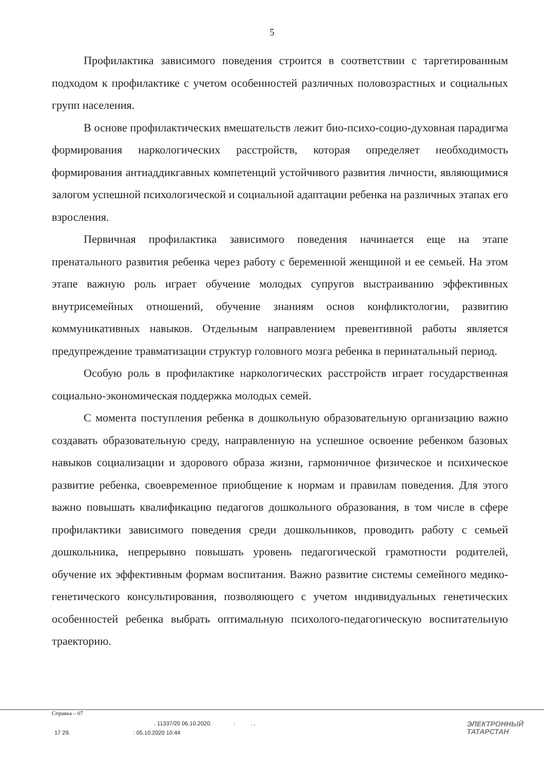5
Профилактика зависимого поведения строится в соответствии с таргетированным подходом к профилактике с учетом особенностей различных половозрастных и социальных групп населения.
В основе профилактических вмешательств лежит био-психо-социо-духовная парадигма формирования наркологических расстройств, которая определяет необходимость формирования антиаддикгавных компетенций устойчивого развития личности, являющимися залогом успешной психологической и социальной адаптации ребенка на различных этапах его взросления.
Первичная профилактика зависимого поведения начинается еще на этапе пренатального развития ребенка через работу с беременной женщиной и ее семьей. На этом этапе важную роль играет обучение молодых супругов выстраиванию эффективных внутрисемейных отношений, обучение знаниям основ конфликтологии, развитию коммуникативных навыков. Отдельным направлением превентивной работы является предупреждение травматизации структур головного мозга ребенка в перинатальный период.
Особую роль в профилактике наркологических расстройств играет государственная социально-экономическая поддержка молодых семей.
С момента поступления ребенка в дошкольную образовательную организацию важно создавать образовательную среду, направленную на успешное освоение ребенком базовых навыков социализации и здорового образа жизни, гармоничное физическое и психическое развитие ребенка, своевременное приобщение к нормам и правилам поведения. Для этого важно повышать квалификацию педагогов дошкольного образования, в том числе в сфере профилактики зависимого поведения среди дошкольников, проводить работу с семьей дошкольника, непрерывно повышать уровень педагогической грамотности родителей, обучение их эффективным формам воспитания. Важно развитие системы семейного медико-генетического консультирования, позволяющего с учетом индивидуальных генетических особенностей ребенка выбрать оптимальную психолого-педагогическую воспитательную траекторию.
Справка – 07
. 11337/20 06.10.2020. : . .
17 29. : 05.10.2020 10:44
ЭЛЕКТРОННЫЙ
ТАТАРСТАН